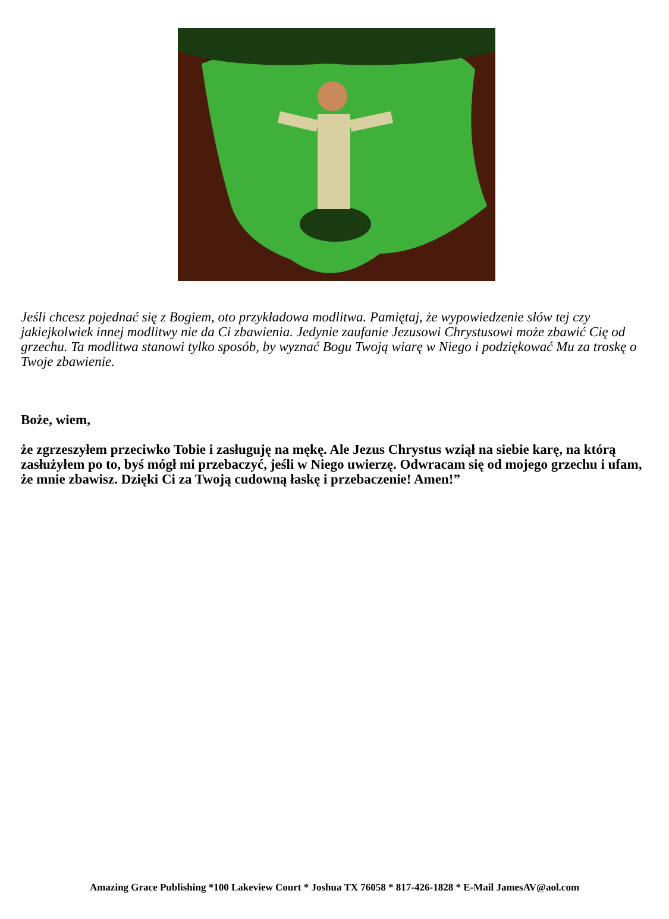Jeśli chcesz pojednać się z Bogiem, oto przykładowa modlitwa. Pamiętaj, że wypowiedzenie słów tej czy jakiejkolwiek innej modlitwy nie da Ci zbawienia. Jedynie zaufanie Jezusowi Chrystusowi może zbawić Cię od grzechu. Ta modlitwa stanowi tylko sposób, by wyznać Bogu Twoją wiarę w Niego i podziękować Mu za troskę o Twoje zbawienie.
Boże, wiem,
że zgrzeszyłem przeciwko Tobie i zasługuję na mękę. Ale Jezus Chrystus wziął na siebie karę, na którą zasłużyłem po to, byś mógł mi przebaczyć, jeśli w Niego uwierzę. Odwracam się od mojego grzechu i ufam, że mnie zbawisz. Dzięki Ci za Twoją cudowną łaskę i przebaczenie! Amen!”
Amazing Grace Publishing *100 Lakeview Court * Joshua TX 76058 * 817-426-1828 * E-Mail JamesAV@aol.com